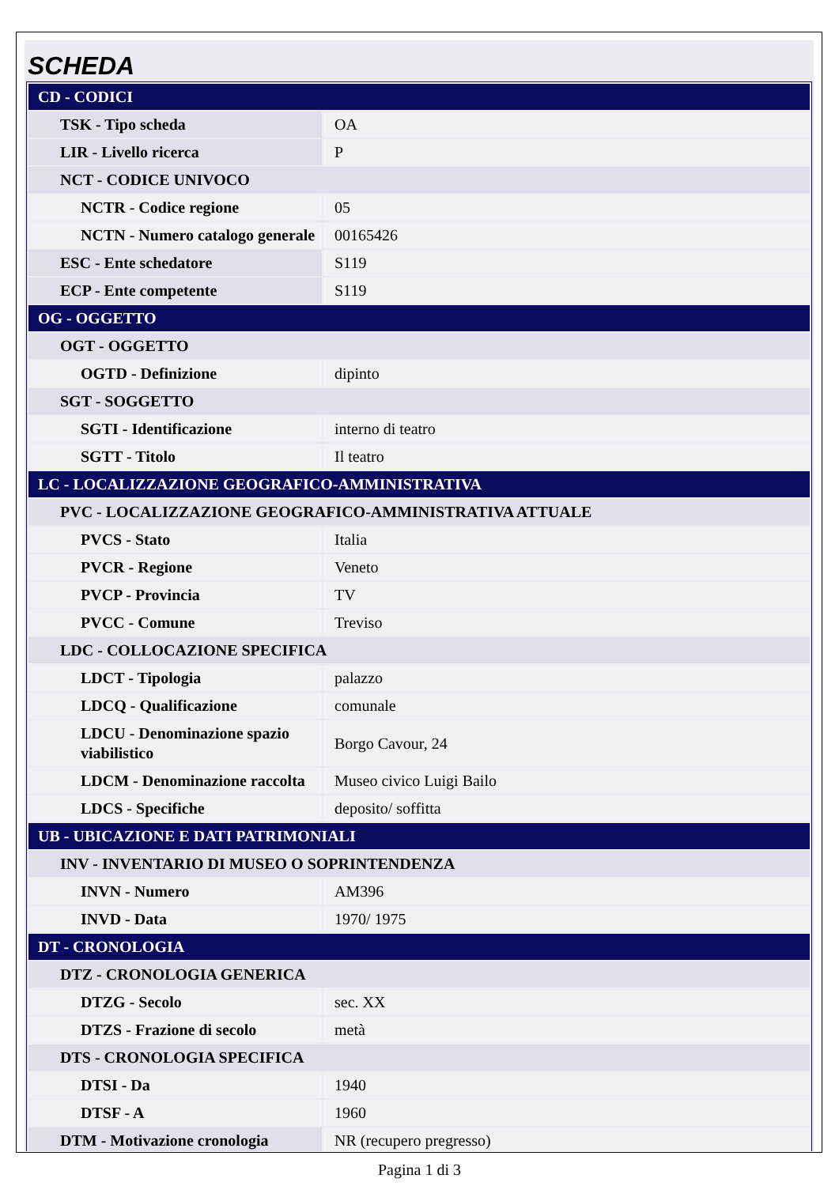SCHEDA
| CD - CODICI | |
| TSK - Tipo scheda | OA |
| LIR - Livello ricerca | P |
| NCT - CODICE UNIVOCO | |
| NCTR - Codice regione | 05 |
| NCTN - Numero catalogo generale | 00165426 |
| ESC - Ente schedatore | S119 |
| ECP - Ente competente | S119 |
| OG - OGGETTO | |
| OGT - OGGETTO | |
| OGTD - Definizione | dipinto |
| SGT - SOGGETTO | |
| SGTI - Identificazione | interno di teatro |
| SGTT - Titolo | Il teatro |
| LC - LOCALIZZAZIONE GEOGRAFICO-AMMINISTRATIVA | |
| PVC - LOCALIZZAZIONE GEOGRAFICO-AMMINISTRATIVA ATTUALE | |
| PVCS - Stato | Italia |
| PVCR - Regione | Veneto |
| PVCP - Provincia | TV |
| PVCC - Comune | Treviso |
| LDC - COLLOCAZIONE SPECIFICA | |
| LDCT - Tipologia | palazzo |
| LDCQ - Qualificazione | comunale |
| LDCU - Denominazione spazio viabilistico | Borgo Cavour, 24 |
| LDCM - Denominazione raccolta | Museo civico Luigi Bailo |
| LDCS - Specifiche | deposito/ soffitta |
| UB - UBICAZIONE E DATI PATRIMONIALI | |
| INV - INVENTARIO DI MUSEO O SOPRINTENDENZA | |
| INVN - Numero | AM396 |
| INVD - Data | 1970/ 1975 |
| DT - CRONOLOGIA | |
| DTZ - CRONOLOGIA GENERICA | |
| DTZG - Secolo | sec. XX |
| DTZS - Frazione di secolo | metà |
| DTS - CRONOLOGIA SPECIFICA | |
| DTSI - Da | 1940 |
| DTSF - A | 1960 |
| DTM - Motivazione cronologia | NR (recupero pregresso) |
Pagina 1 di 3